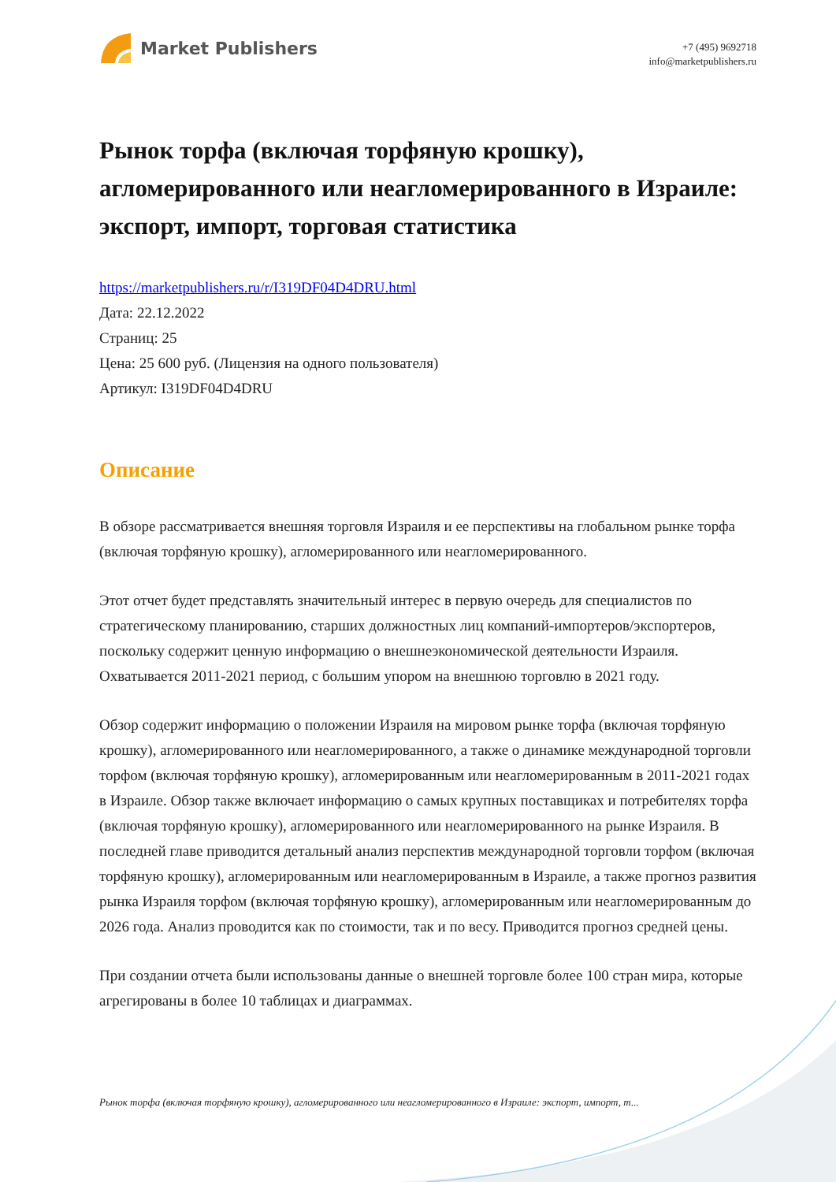Market Publishers
+7 (495) 9692718
info@marketpublishers.ru
Рынок торфа (включая торфяную крошку), агломерированного или неагломерированного в Израиле: экспорт, импорт, торговая статистика
https://marketpublishers.ru/r/I319DF04D4DRU.html
Дата: 22.12.2022
Страниц: 25
Цена: 25 600 руб. (Лицензия на одного пользователя)
Артикул: I319DF04D4DRU
Описание
В обзоре рассматривается внешняя торговля Израиля и ее перспективы на глобальном рынке торфа (включая торфяную крошку), агломерированного или неагломерированного.
Этот отчет будет представлять значительный интерес в первую очередь для специалистов по стратегическому планированию, старших должностных лиц компаний-импортеров/экспортеров, поскольку содержит ценную информацию о внешнеэкономической деятельности Израиля. Охватывается 2011-2021 период, с большим упором на внешнюю торговлю в 2021 году.
Обзор содержит информацию о положении Израиля на мировом рынке торфа (включая торфяную крошку), агломерированного или неагломерированного, а также о динамике международной торговли торфом (включая торфяную крошку), агломерированным или неагломерированным в 2011-2021 годах в Израиле. Обзор также включает информацию о самых крупных поставщиках и потребителях торфа (включая торфяную крошку), агломерированного или неагломерированного на рынке Израиля. В последней главе приводится детальный анализ перспектив международной торговли торфом (включая торфяную крошку), агломерированным или неагломерированным в Израиле, а также прогноз развития рынка Израиля торфом (включая торфяную крошку), агломерированным или неагломерированным до 2026 года. Анализ проводится как по стоимости, так и по весу. Приводится прогноз средней цены.
При создании отчета были использованы данные о внешней торговле более 100 стран мира, которые агрегированы в более 10 таблицах и диаграммах.
Рынок торфа (включая торфяную крошку), агломерированного или неагломерированного в Израиле: экспорт, импорт, т...